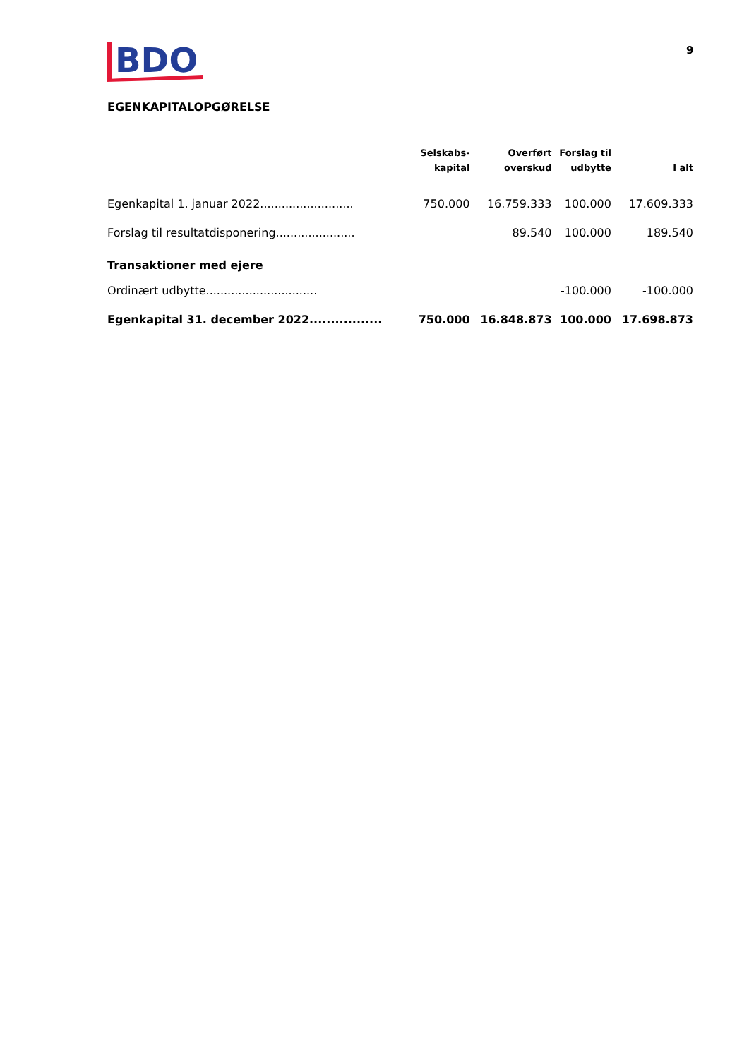BDO
9
EGENKAPITALOPGØRELSE
| | Selskabs- kapital | Overført overskud | Forslag til udbytte | I alt |
| --- | --- | --- | --- | --- |
| Egenkapital 1. januar 2022.......................... | 750.000 | 16.759.333 | 100.000 | 17.609.333 |
| Forslag til resultatdisponering...................... | | 89.540 | 100.000 | 189.540 |
| Transaktioner med ejere | | | | |
| Ordinært udbytte............................... | | | -100.000 | -100.000 |
| Egenkapital 31. december 2022................. | 750.000 | 16.848.873 | 100.000 | 17.698.873 |